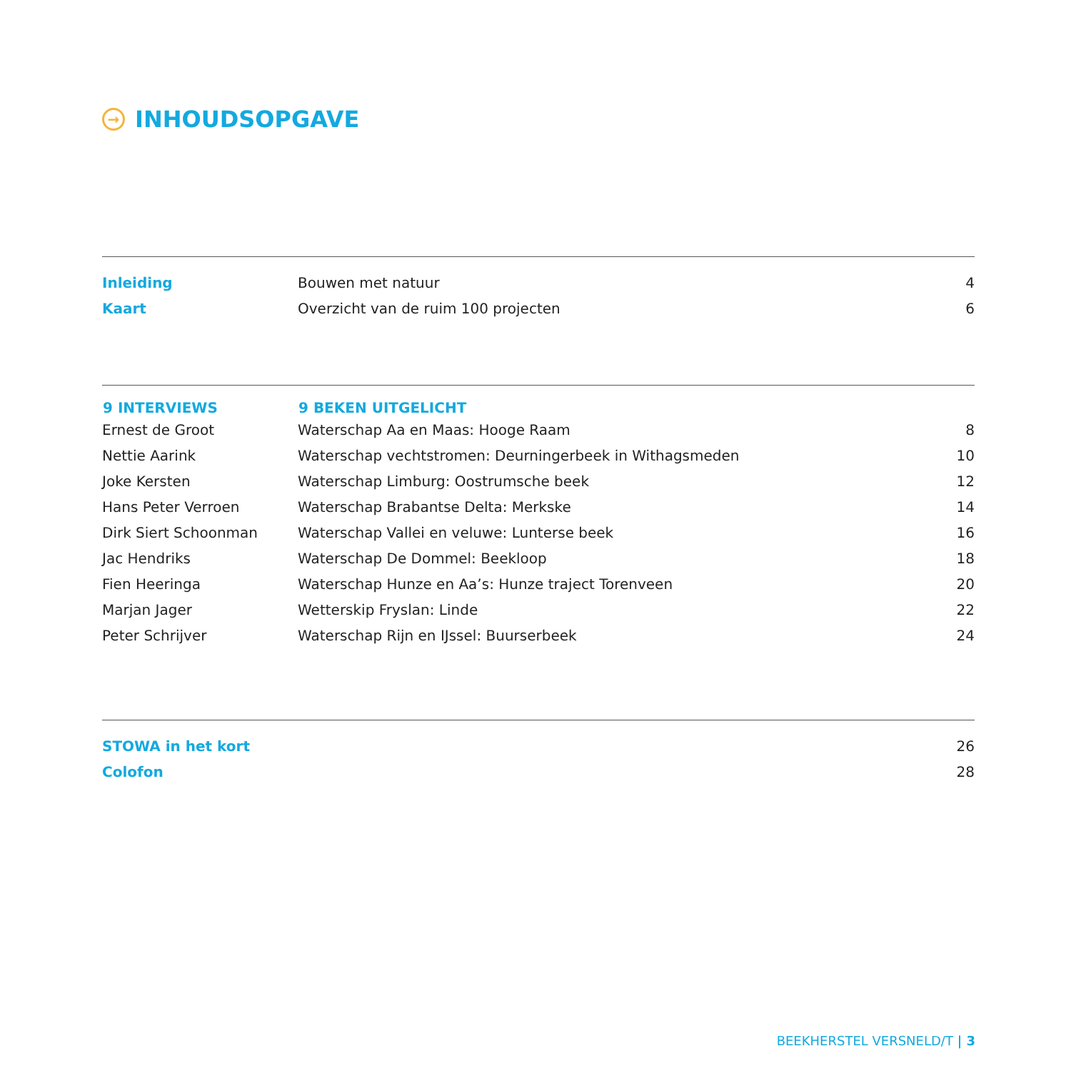→ INHOUDSOPGAVE
| Inleiding | Bouwen met natuur | 4 |
| Kaart | Overzicht van de ruim 100 projecten | 6 |
| 9 INTERVIEWS | 9 BEKEN UITGELICHT | |
| --- | --- | --- |
| Ernest de Groot | Waterschap Aa en Maas: Hooge Raam | 8 |
| Nettie Aarink | Waterschap vechtstromen: Deurningerbeek in Withagsmeden | 10 |
| Joke Kersten | Waterschap Limburg: Oostrumsche beek | 12 |
| Hans Peter Verroen | Waterschap Brabantse Delta: Merkske | 14 |
| Dirk Siert Schoonman | Waterschap Vallei en veluwe: Lunterse beek | 16 |
| Jac Hendriks | Waterschap De Dommel: Beekloop | 18 |
| Fien Heeringa | Waterschap Hunze en Aa’s: Hunze traject Torenveen | 20 |
| Marjan Jager | Wetterskip Fryslan: Linde | 22 |
| Peter Schrijver | Waterschap Rijn en IJssel: Buurserbeek | 24 |
| STOWA in het kort | 26 |
| Colofon | 28 |
BEEKHERSTEL VERSNELD/T | 3